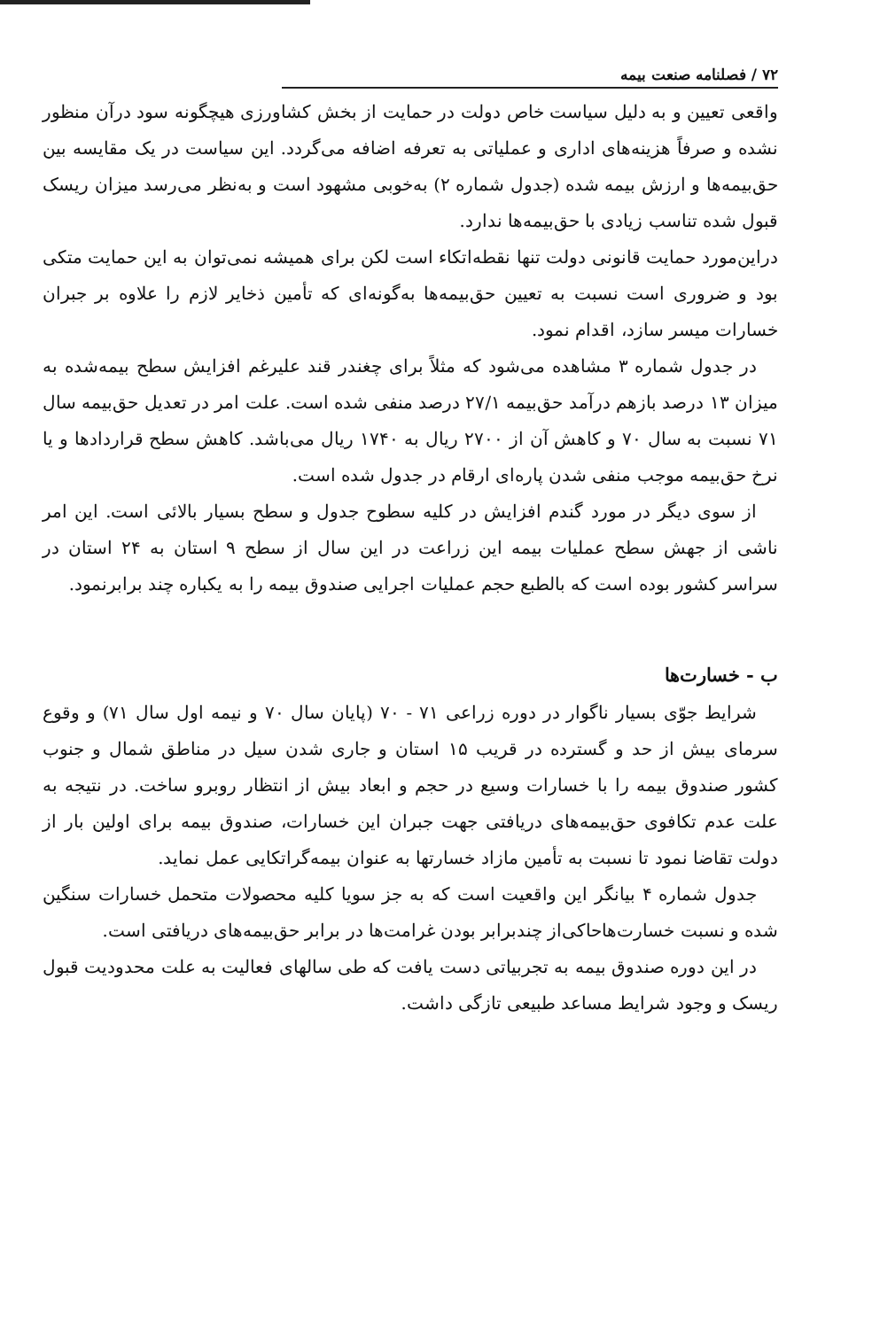۷۲ / فصلنامه صنعت بیمه
واقعی تعیین و به دلیل سیاست خاص دولت در حمایت از بخش کشاورزی هیچگونه سود درآن منظور نشده و صرفاً هزینه‌های اداری و عملیاتی به تعرفه اضافه می‌گردد. این سیاست در یک مقایسه بین حق‌بیمه‌ها و ارزش بیمه شده (جدول شماره ۲) به‌خوبی مشهود است و به‌نظر می‌رسد میزان ریسک قبول شده تناسب زیادی با حق‌بیمه‌ها ندارد.
دراین‌مورد حمایت قانونی دولت تنها نقطه‌اتکاء است لکن برای همیشه نمی‌توان به این حمایت متکی بود و ضروری است نسبت به تعیین حق‌بیمه‌ها به‌گونه‌ای که تأمین ذخایر لازم را علاوه بر جبران خسارات میسر سازد، اقدام نمود.
در جدول شماره ۳ مشاهده می‌شود که مثلاً برای چغندر قند علیرغم افزایش سطح بیمه‌شده به میزان ۱۳ درصد بازهم درآمد حق‌بیمه ۲۷/۱ درصد منفی شده است. علت امر در تعدیل حق‌بیمه سال ۷۱ نسبت به سال ۷۰ و کاهش آن از ۲۷۰۰ ریال به ۱۷۴۰ ریال می‌باشد. کاهش سطح قراردادها و یا نرخ حق‌بیمه موجب منفی شدن پاره‌ای ارقام در جدول شده است.
از سوی دیگر در مورد گندم افزایش در کلیه سطوح جدول و سطح بسیار بالائی است. این امر ناشی از جهش سطح عملیات بیمه این زراعت در این سال از سطح ۹ استان به ۲۴ استان در سراسر کشور بوده است که بالطبع حجم عملیات اجرایی صندوق بیمه را به یکباره چند برابرنمود.
ب - خسارت‌ها
شرایط جوّی بسیار ناگوار در دوره زراعی ۷۱ - ۷۰ (پایان سال ۷۰ و نیمه اول سال ۷۱) و وقوع سرمای بیش از حد و گسترده در قریب ۱۵ استان و جاری شدن سیل در مناطق شمال و جنوب کشور صندوق بیمه را با خسارات وسیع در حجم و ابعاد بیش از انتظار روبرو ساخت. در نتیجه به علت عدم تکافوی حق‌بیمه‌های دریافتی جهت جبران این خسارات، صندوق بیمه برای اولین بار از دولت تقاضا نمود تا نسبت به تأمین مازاد خسارتها به عنوان بیمه‌گراتکایی عمل نماید.
جدول شماره ۴ بیانگر این واقعیت است که به جز سویا کلیه محصولات متحمل خسارات سنگین شده و نسبت خسارت‌هاحاکی‌از چندبرابر بودن غرامت‌ها در برابر حق‌بیمه‌های دریافتی است.
در این دوره صندوق بیمه به تجربیاتی دست یافت که طی سالهای فعالیت به علت محدودیت قبول ریسک و وجود شرایط مساعد طبیعی تازگی داشت.